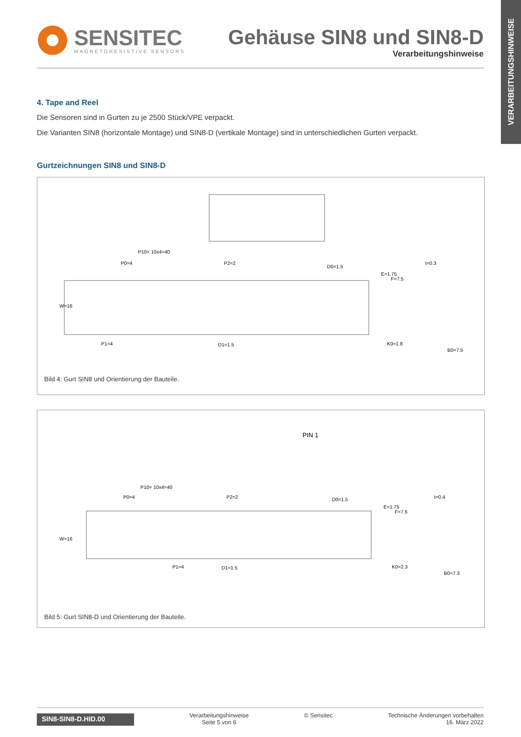SENSITEC
MAGNETORESISTIVE SENSORS
Gehäuse SIN8 und SIN8-D
Verarbeitungshinweise
VERARBEITUNGSHINWEISE
4. Tape and Reel
Die Sensoren sind in Gurten zu je 2500 Stück/VPE verpackt.
Die Varianten SIN8 (horizontale Montage) und SIN8-D (vertikale Montage) sind in unterschiedlichen Gurten verpackt.
Gurtzeichnungen SIN8 und SIN8-D
P10= 10x4=40
P0=4
P2=2
D0=1.5
t=0.3
P1=4
D1=1.5
K0=1.8
W=16
E=1.75
F=7.5
B0=7.5
Bild 4: Gurt SIN8 und Orientierung der Bauteile.
PIN 1
P10= 10x4=40
P0=4
P2=2
D0=1.5
t=0.4
P1=4
D1=1.5
K0=2.3
W=16
E=1.75
F=7.5
B0=7.3
Bild 5: Gurt SIN8-D und Orientierung der Bauteile.
SIN8-SIN8-D.HID.00
Verarbeitungshinweise
Seite 5 von 6
© Sensitec Technische Änderungen vorbehalten
16. März 2022